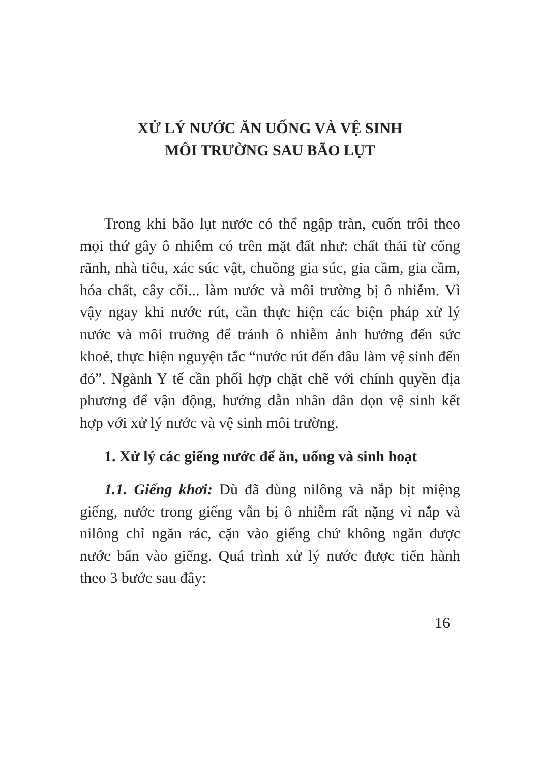XỬ LÝ NƯỚC ĂN UỐNG VÀ VỆ SINH
MÔI TRƯỜNG SAU BÃO LỤT
Trong khi bão lụt nước có thể ngập tràn, cuốn trôi theo mọi thứ gây ô nhiễm có trên mặt đất như: chất thải từ cống rãnh, nhà tiêu, xác súc vật, chuồng gia súc, gia cầm, gia cầm, hóa chất, cây cối... làm nước và môi trường bị ô nhiễm. Vì vậy ngay khi nước rút, cần thực hiện các biện pháp xử lý nước và môi truờng để tránh ô nhiễm ảnh hưởng đến sức khoẻ, thực hiện nguyện tắc “nước rút đến đâu làm vệ sinh đến đó”. Ngành Y tế cần phối hợp chặt chẽ với chính quyền địa phương để vận động, hướng dẫn nhân dân dọn vệ sinh kết hợp với xử lý nước và vệ sinh môi trường.
1. Xử lý các giếng nước để ăn, uống và sinh hoạt
1.1. Giếng khơi: Dù đã dùng nilông và nắp bịt miệng giếng, nước trong giếng vẫn bị ô nhiễm rất nặng vì nắp và nilông chỉ ngăn rác, cặn vào giếng chứ không ngăn được nước bẩn vào giếng. Quá trình xử lý nước được tiến hành theo 3 bước sau đây:
16